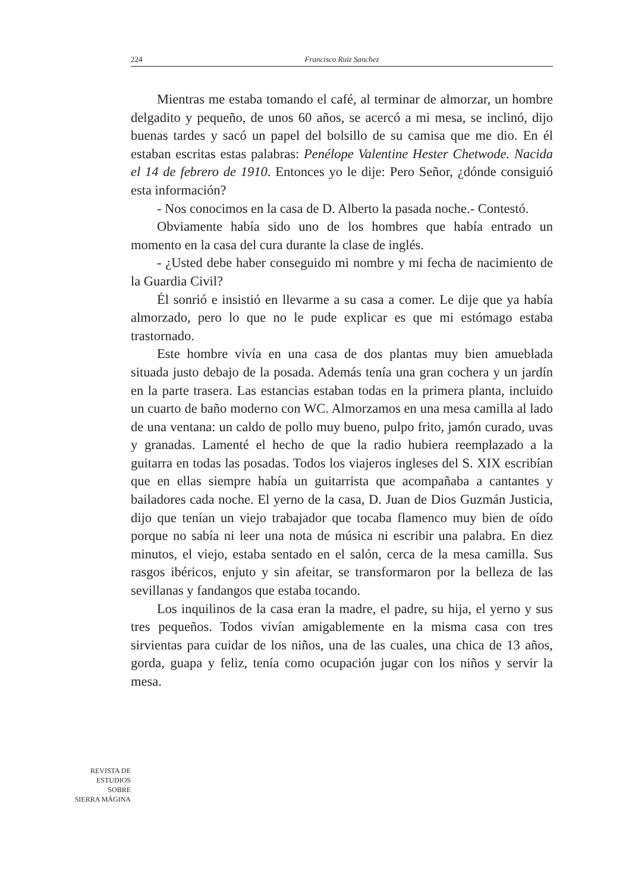224 Francisco Ruiz Sanchez
Mientras me estaba tomando el café, al terminar de almorzar, un hombre delgadito y pequeño, de unos 60 años, se acercó a mi mesa, se inclinó, dijo buenas tardes y sacó un papel del bolsillo de su camisa que me dio. En él estaban escritas estas palabras: Penélope Valentine Hester Chetwode. Nacida el 14 de febrero de 1910. Entonces yo le dije: Pero Señor, ¿dónde consiguió esta información?
- Nos conocimos en la casa de D. Alberto la pasada noche.- Contestó.
Obviamente había sido uno de los hombres que había entrado un momento en la casa del cura durante la clase de inglés.
- ¿Usted debe haber conseguido mi nombre y mi fecha de nacimiento de la Guardia Civil?
Él sonrió e insistió en llevarme a su casa a comer. Le dije que ya había almorzado, pero lo que no le pude explicar es que mi estómago estaba trastornado.
Este hombre vivía en una casa de dos plantas muy bien amueblada situada justo debajo de la posada. Además tenía una gran cochera y un jardín en la parte trasera. Las estancias estaban todas en la primera planta, incluido un cuarto de baño moderno con WC. Almorzamos en una mesa camilla al lado de una ventana: un caldo de pollo muy bueno, pulpo frito, jamón curado, uvas y granadas. Lamenté el hecho de que la radio hubiera reemplazado a la guitarra en todas las posadas. Todos los viajeros ingleses del S. XIX escribían que en ellas siempre había un guitarrista que acompañaba a cantantes y bailadores cada noche. El yerno de la casa, D. Juan de Dios Guzmán Justicia, dijo que tenían un viejo trabajador que tocaba flamenco muy bien de oído porque no sabía ni leer una nota de música ni escribir una palabra. En diez minutos, el viejo, estaba sentado en el salón, cerca de la mesa camilla. Sus rasgos ibéricos, enjuto y sin afeitar, se transformaron por la belleza de las sevillanas y fandangos que estaba tocando.
Los inquilinos de la casa eran la madre, el padre, su hija, el yerno y sus tres pequeños. Todos vivían amigablemente en la misma casa con tres sirvientas para cuidar de los niños, una de las cuales, una chica de 13 años, gorda, guapa y feliz, tenía como ocupación jugar con los niños y servir la mesa.
REVISTA DE
ESTUDIOS
SOBRE
SIERRA MÁGINA